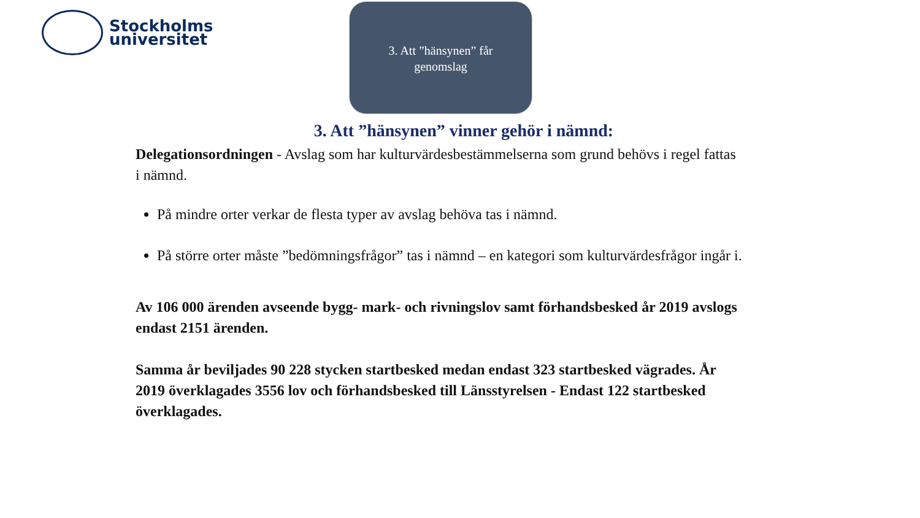Stockholms
universitet
3. Att ”hänsynen” får
genomslag
3. Att ”hänsynen” vinner gehör i nämnd:
Delegationsordningen - Avslag som har kulturvärdesbestämmelserna som grund behövs i regel fattas i nämnd.
På mindre orter verkar de flesta typer av avslag behöva tas i nämnd.
På större orter måste ”bedömningsfrågor” tas i nämnd – en kategori som kulturvärdesfrågor ingår i.
Av 106 000 ärenden avseende bygg- mark- och rivningslov samt förhandsbesked år 2019 avslogs endast 2151 ärenden.
Samma år beviljades 90 228 stycken startbesked medan endast 323 startbesked vägrades. År 2019 överklagades 3556 lov och förhandsbesked till Länsstyrelsen - Endast 122 startbesked överklagades.